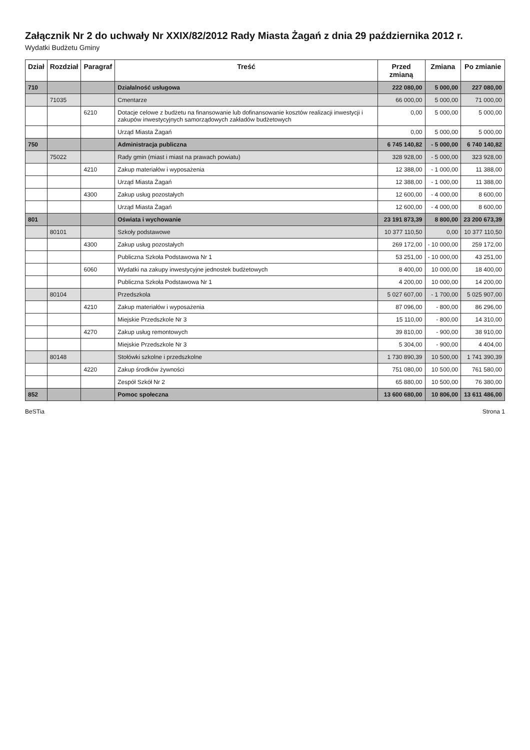Załącznik Nr 2 do uchwały Nr XXIX/82/2012 Rady Miasta Żagań z dnia 29 października 2012 r.
Wydatki Budżetu Gminy
| Dział | Rozdział | Paragraf | Treść | Przed zmianą | Zmiana | Po zmianie |
| --- | --- | --- | --- | --- | --- | --- |
| 710 | | | Działalność usługowa | 222 080,00 | 5 000,00 | 227 080,00 |
| | 71035 | | Cmentarze | 66 000,00 | 5 000,00 | 71 000,00 |
| | | 6210 | Dotacje celowe z budżetu na finansowanie lub dofinansowanie kosztów realizacji inwestycji i zakupów inwestycyjnych samorządowych zakładów budżetowych | 0,00 | 5 000,00 | 5 000,00 |
| | | | Urząd Miasta Żagań | 0,00 | 5 000,00 | 5 000,00 |
| 750 | | | Administracja publiczna | 6 745 140,82 | - 5 000,00 | 6 740 140,82 |
| | 75022 | | Rady gmin (miast i miast na prawach powiatu) | 328 928,00 | - 5 000,00 | 323 928,00 |
| | | 4210 | Zakup materiałów i wyposażenia | 12 388,00 | - 1 000,00 | 11 388,00 |
| | | | Urząd Miasta Żagań | 12 388,00 | - 1 000,00 | 11 388,00 |
| | | 4300 | Zakup usług pozostałych | 12 600,00 | - 4 000,00 | 8 600,00 |
| | | | Urząd Miasta Żagań | 12 600,00 | - 4 000,00 | 8 600,00 |
| 801 | | | Oświata i wychowanie | 23 191 873,39 | 8 800,00 | 23 200 673,39 |
| | 80101 | | Szkoły podstawowe | 10 377 110,50 | 0,00 | 10 377 110,50 |
| | | 4300 | Zakup usług pozostałych | 269 172,00 | - 10 000,00 | 259 172,00 |
| | | | Publiczna Szkoła Podstawowa Nr 1 | 53 251,00 | - 10 000,00 | 43 251,00 |
| | | 6060 | Wydatki na zakupy inwestycyjne jednostek budżetowych | 8 400,00 | 10 000,00 | 18 400,00 |
| | | | Publiczna Szkoła Podstawowa Nr 1 | 4 200,00 | 10 000,00 | 14 200,00 |
| | 80104 | | Przedszkola | 5 027 607,00 | - 1 700,00 | 5 025 907,00 |
| | | 4210 | Zakup materiałów i wyposażenia | 87 096,00 | - 800,00 | 86 296,00 |
| | | | Miejskie Przedszkole Nr 3 | 15 110,00 | - 800,00 | 14 310,00 |
| | | 4270 | Zakup usług remontowych | 39 810,00 | - 900,00 | 38 910,00 |
| | | | Miejskie Przedszkole Nr 3 | 5 304,00 | - 900,00 | 4 404,00 |
| | 80148 | | Stołówki szkolne i przedszkolne | 1 730 890,39 | 10 500,00 | 1 741 390,39 |
| | | 4220 | Zakup środków żywności | 751 080,00 | 10 500,00 | 761 580,00 |
| | | | Zespół Szkół Nr 2 | 65 880,00 | 10 500,00 | 76 380,00 |
| 852 | | | Pomoc społeczna | 13 600 680,00 | 10 806,00 | 13 611 486,00 |
BeSTia Strona 1